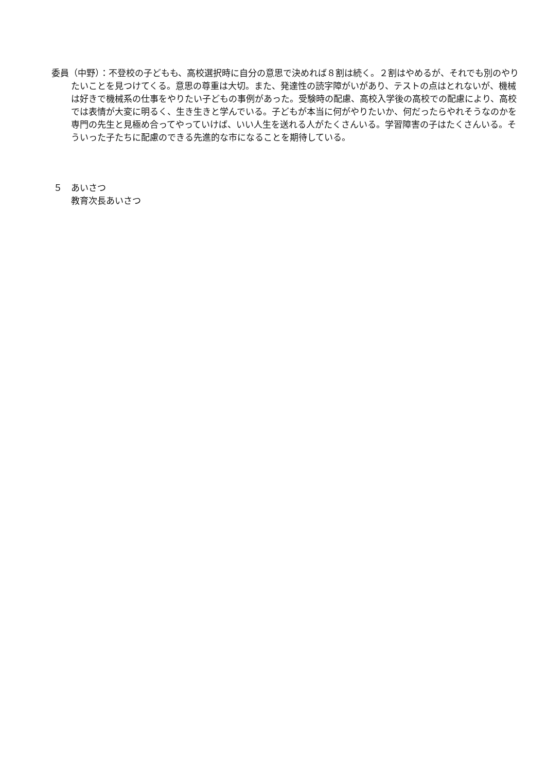委員（中野）：不登校の子どもも、高校選択時に自分の意思で決めれば８割は続く。２割はやめるが、それでも別のやりたいことを見つけてくる。意思の尊重は大切。また、発達性の読字障がいがあり、テストの点はとれないが、機械は好きで機械系の仕事をやりたい子どもの事例があった。受験時の配慮、高校入学後の高校での配慮により、高校では表情が大変に明るく、生き生きと学んでいる。子どもが本当に何がやりたいか、何だったらやれそうなのかを専門の先生と見極め合ってやっていけば、いい人生を送れる人がたくさんいる。学習障害の子はたくさんいる。そういった子たちに配慮のできる先進的な市になることを期待している。
５　あいさつ
教育次長あいさつ